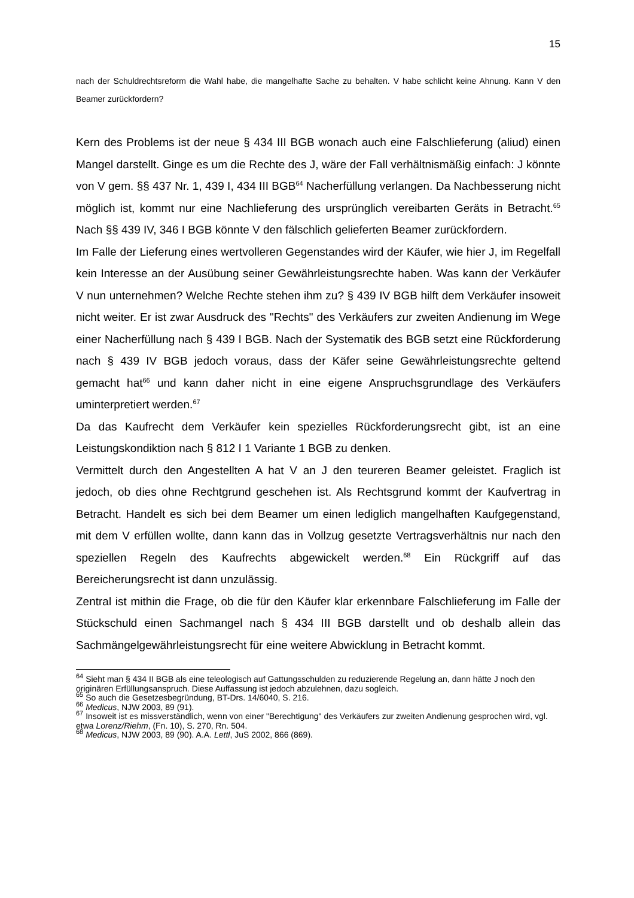15
nach der Schuldrechtsreform die Wahl habe, die mangelhafte Sache zu behalten. V habe schlicht keine Ahnung. Kann V den Beamer zurückfordern?
Kern des Problems ist der neue § 434 III BGB wonach auch eine Falschlieferung (aliud) einen Mangel darstellt. Ginge es um die Rechte des J, wäre der Fall verhältnismäßig einfach: J könnte von V gem. §§ 437 Nr. 1, 439 I, 434 III BGB<sup>64</sup> Nacherfüllung verlangen. Da Nachbesserung nicht möglich ist, kommt nur eine Nachlieferung des ursprünglich vereibarten Geräts in Betracht.<sup>65</sup> Nach §§ 439 IV, 346 I BGB könnte V den fälschlich gelieferten Beamer zurückfordern.
Im Falle der Lieferung eines wertvolleren Gegenstandes wird der Käufer, wie hier J, im Regelfall kein Interesse an der Ausübung seiner Gewährleistungsrechte haben. Was kann der Verkäufer V nun unternehmen? Welche Rechte stehen ihm zu? § 439 IV BGB hilft dem Verkäufer insoweit nicht weiter. Er ist zwar Ausdruck des "Rechts" des Verkäufers zur zweiten Andienung im Wege einer Nacherfüllung nach § 439 I BGB. Nach der Systematik des BGB setzt eine Rückforderung nach § 439 IV BGB jedoch voraus, dass der Käfer seine Gewährleistungsrechte geltend gemacht hat<sup>66</sup> und kann daher nicht in eine eigene Anspruchsgrundlage des Verkäufers uminterpretiert werden.<sup>67</sup>
Da das Kaufrecht dem Verkäufer kein spezielles Rückforderungsrecht gibt, ist an eine Leistungskondiktion nach § 812 I 1 Variante 1 BGB zu denken.
Vermittelt durch den Angestellten A hat V an J den teureren Beamer geleistet. Fraglich ist jedoch, ob dies ohne Rechtgrund geschehen ist. Als Rechtsgrund kommt der Kaufvertrag in Betracht. Handelt es sich bei dem Beamer um einen lediglich mangelhaften Kaufgegenstand, mit dem V erfüllen wollte, dann kann das in Vollzug gesetzte Vertragsverhältnis nur nach den speziellen Regeln des Kaufrechts abgewickelt werden.<sup>68</sup> Ein Rückgriff auf das Bereicherungsrecht ist dann unzulässig.
Zentral ist mithin die Frage, ob die für den Käufer klar erkennbare Falschlieferung im Falle der Stückschuld einen Sachmangel nach § 434 III BGB darstellt und ob deshalb allein das Sachmängelgewährleistungsrecht für eine weitere Abwicklung in Betracht kommt.
<sup>64</sup> Sieht man § 434 II BGB als eine teleologisch auf Gattungsschulden zu reduzierende Regelung an, dann hätte J noch den originären Erfüllungsanspruch. Diese Auffassung ist jedoch abzulehnen, dazu sogleich.
<sup>65</sup> So auch die Gesetzesbegründung, BT-Drs. 14/6040, S. 216.
<sup>66</sup> Medicus, NJW 2003, 89 (91).
<sup>67</sup> Insoweit ist es missverständlich, wenn von einer "Berechtigung" des Verkäufers zur zweiten Andienung gesprochen wird, vgl. etwa Lorenz/Riehm, (Fn. 10), S. 270, Rn. 504.
<sup>68</sup> Medicus, NJW 2003, 89 (90). A.A. Lettl, JuS 2002, 866 (869).